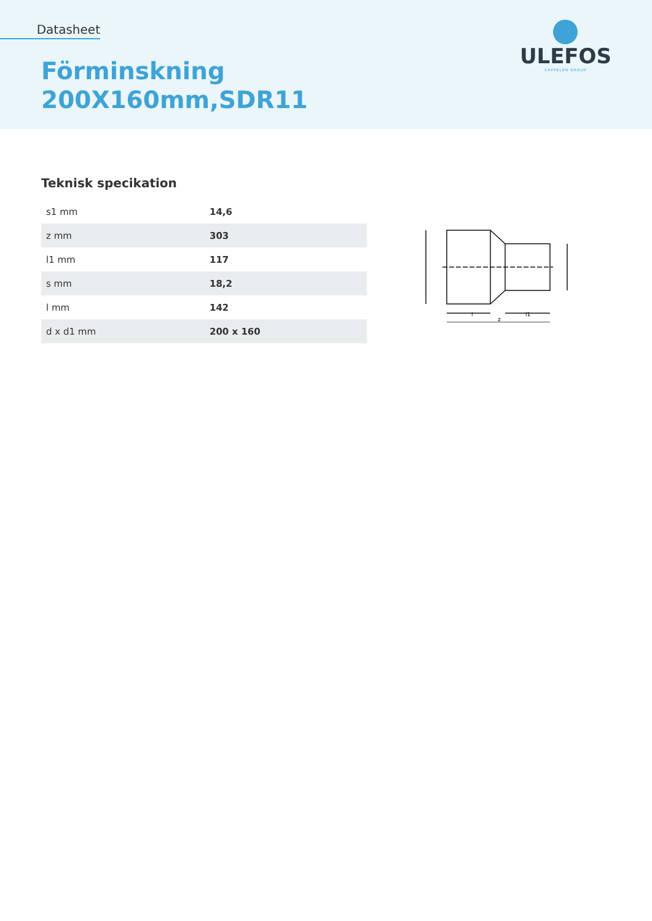Datasheet
Förminskning
200X160mm,SDR11
ULEFOS
CAPPELEN GROUP
Teknisk specikation
| s1 mm | 14,6 |
| z mm | 303 |
| l1 mm | 117 |
| s mm | 18,2 |
| l mm | 142 |
| d x d1 mm | 200 x 160 |
l
l1
z